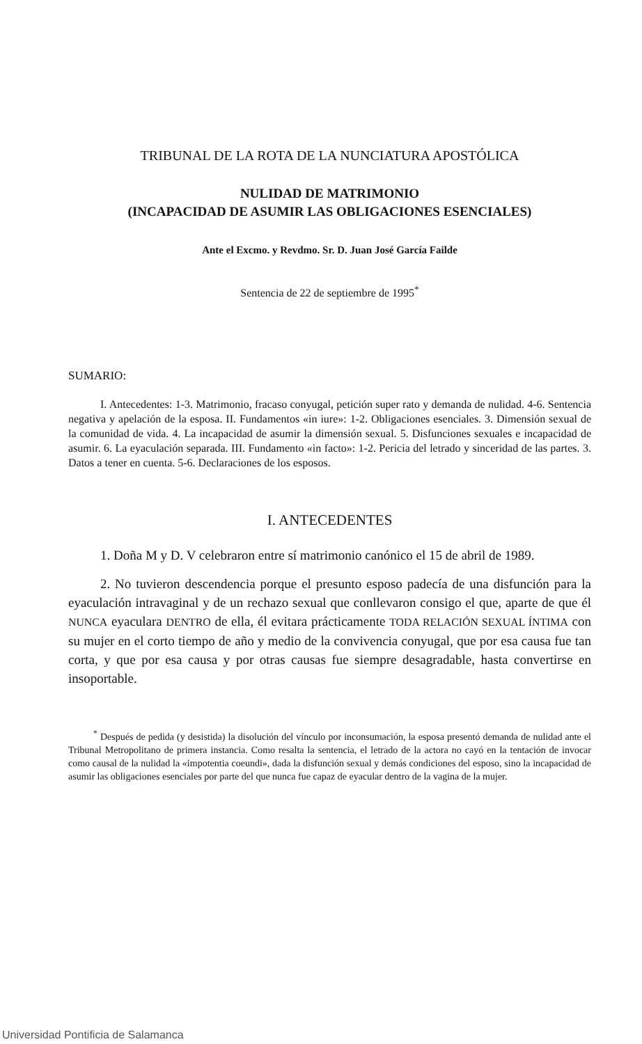TRIBUNAL DE LA ROTA DE LA NUNCIATURA APOSTÓLICA
NULIDAD DE MATRIMONIO
(INCAPACIDAD DE ASUMIR LAS OBLIGACIONES ESENCIALES)
Ante el Excmo. y Revdmo. Sr. D. Juan José García Failde
Sentencia de 22 de septiembre de 1995<sup>*</sup>
SUMARIO:
I. Antecedentes: 1-3. Matrimonio, fracaso conyugal, petición super rato y demanda de nulidad. 4-6. Sentencia negativa y apelación de la esposa. II. Fundamentos «in iure»: 1-2. Obligaciones esenciales. 3. Dimensión sexual de la comunidad de vida. 4. La incapacidad de asumir la dimensión sexual. 5. Disfunciones sexuales e incapacidad de asumir. 6. La eyaculación separada. III. Fundamento «in facto»: 1-2. Pericia del letrado y sinceridad de las partes. 3. Datos a tener en cuenta. 5-6. Declaraciones de los esposos.
I. ANTECEDENTES
1. Doña M y D. V celebraron entre sí matrimonio canónico el 15 de abril de 1989.
2. No tuvieron descendencia porque el presunto esposo padecía de una disfunción para la eyaculación intravaginal y de un rechazo sexual que conllevaron consigo el que, aparte de que él NUNCA eyaculara DENTRO de ella, él evitara prácticamente TODA RELACIÓN SEXUAL ÍNTIMA con su mujer en el corto tiempo de año y medio de la convivencia conyugal, que por esa causa fue tan corta, y que por esa causa y por otras causas fue siempre desagradable, hasta convertirse en insoportable.
<sup>*</sup> Después de pedida (y desistida) la disolución del vínculo por inconsumación, la esposa presentó demanda de nulidad ante el Tribunal Metropolitano de primera instancia. Como resalta la sentencia, el letrado de la actora no cayó en la tentación de invocar como causal de la nulidad la «impotentia coeundi», dada la disfunción sexual y demás condiciones del esposo, sino la incapacidad de asumir las obligaciones esenciales por parte del que nunca fue capaz de eyacular dentro de la vagina de la mujer.
Universidad Pontificia de Salamanca